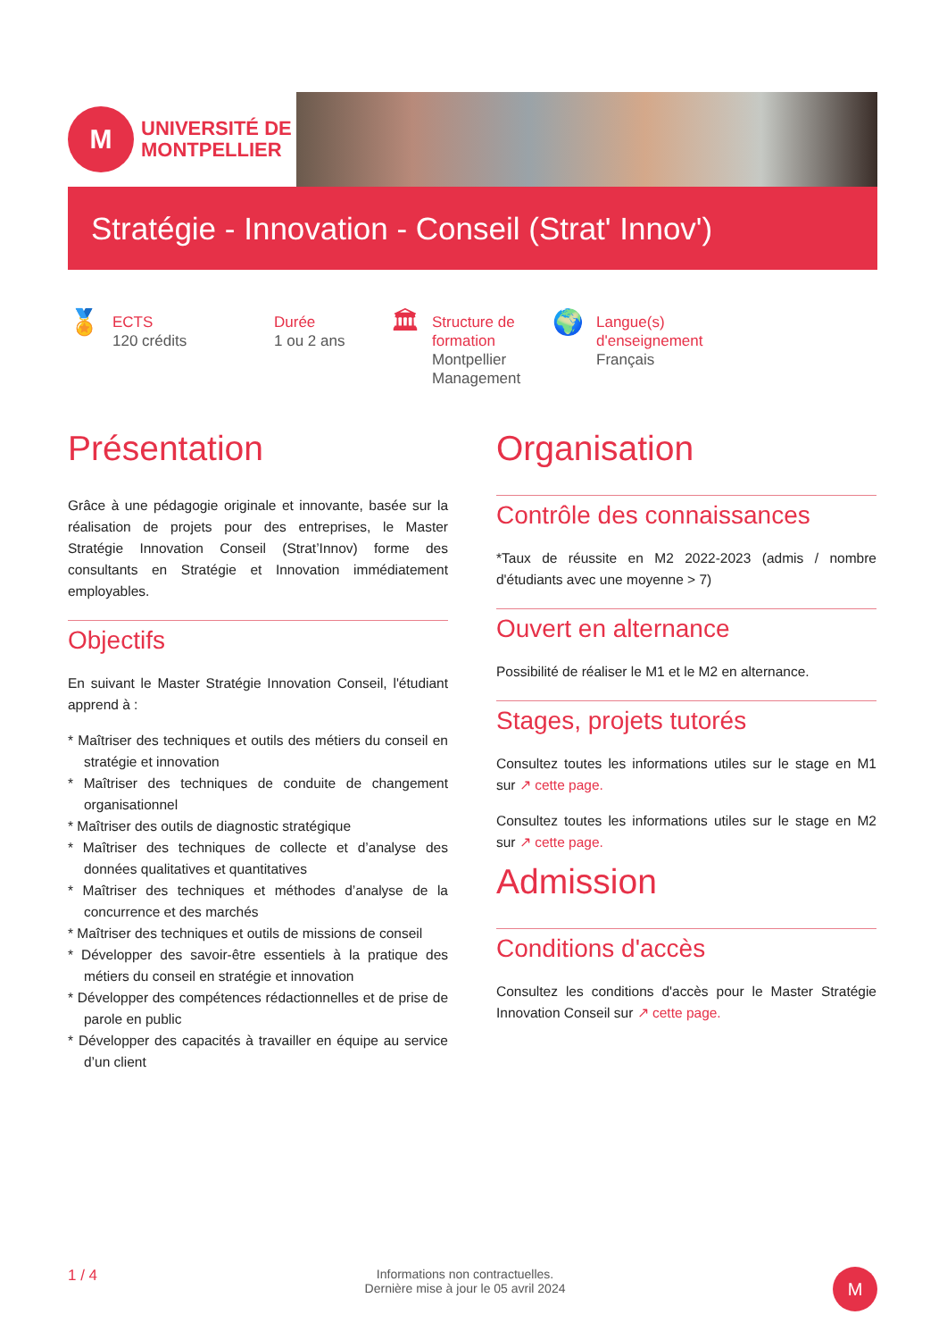M
UNIVERSITÉ DE
MONTPELLIER
Stratégie - Innovation - Conseil (Strat' Innov')
🏅
ECTS
120 crédits
Durée
1 ou 2 ans
🏛
Structure de formation
Montpellier Management
🌍
Langue(s) d'enseignement
Français
Présentation
Grâce à une pédagogie originale et innovante, basée sur la réalisation de projets pour des entreprises, le Master Stratégie Innovation Conseil (Strat’Innov) forme des consultants en Stratégie et Innovation immédiatement employables.
Objectifs
En suivant le Master Stratégie Innovation Conseil, l'étudiant apprend à :
* Maîtriser des techniques et outils des métiers du conseil en stratégie et innovation
* Maîtriser des techniques de conduite de changement organisationnel
* Maîtriser des outils de diagnostic stratégique
* Maîtriser des techniques de collecte et d’analyse des données qualitatives et quantitatives
* Maîtriser des techniques et méthodes d’analyse de la concurrence et des marchés
* Maîtriser des techniques et outils de missions de conseil
* Développer des savoir-être essentiels à la pratique des métiers du conseil en stratégie et innovation
* Développer des compétences rédactionnelles et de prise de parole en public
* Développer des capacités à travailler en équipe au service d’un client
Organisation
Contrôle des connaissances
*Taux de réussite en M2 2022-2023 (admis / nombre d'étudiants avec une moyenne > 7)
Ouvert en alternance
Possibilité de réaliser le M1 et le M2 en alternance.
Stages, projets tutorés
Consultez toutes les informations utiles sur le stage en M1 sur ↗ cette page.
Consultez toutes les informations utiles sur le stage en M2 sur ↗ cette page.
Admission
Conditions d'accès
Consultez les conditions d'accès pour le Master Stratégie Innovation Conseil sur ↗ cette page.
1 / 4
Informations non contractuelles.
Dernière mise à jour le 05 avril 2024
M